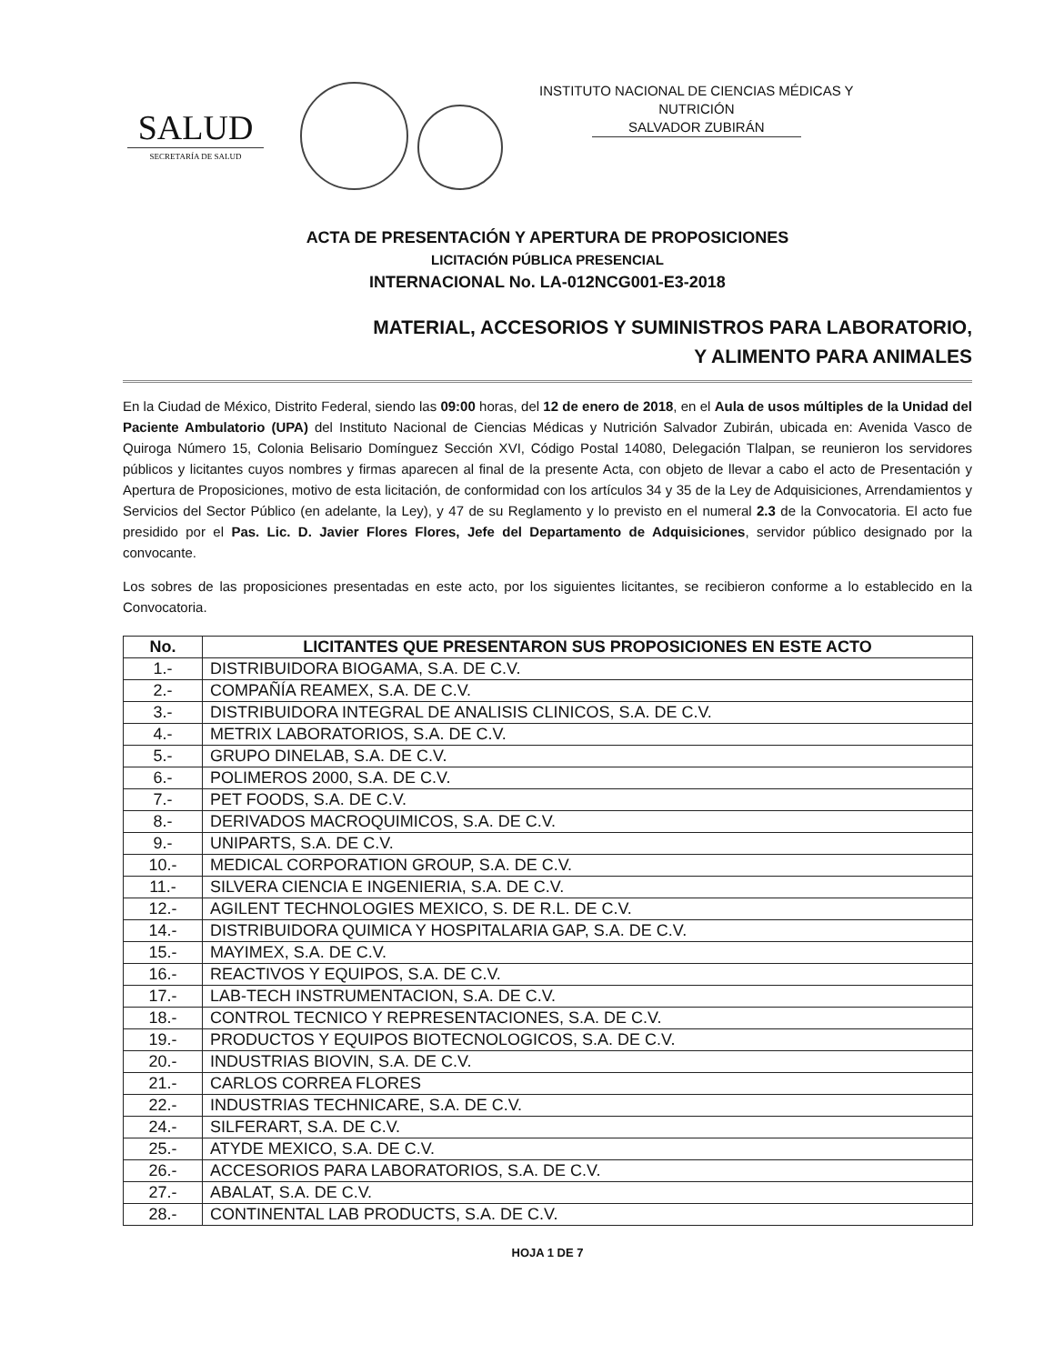SALUD
SECRETARÍA DE SALUD
INSTITUTO NACIONAL DE CIENCIAS MÉDICAS Y
NUTRICIÓN
SALVADOR ZUBIRÁN
ACTA DE PRESENTACIÓN Y APERTURA DE PROPOSICIONES
LICITACIÓN PÚBLICA PRESENCIAL
INTERNACIONAL No. LA-012NCG001-E3-2018
MATERIAL, ACCESORIOS Y SUMINISTROS PARA LABORATORIO,
Y ALIMENTO PARA ANIMALES
En la Ciudad de México, Distrito Federal, siendo las 09:00 horas, del 12 de enero de 2018, en el Aula de usos múltiples de la Unidad del Paciente Ambulatorio (UPA) del Instituto Nacional de Ciencias Médicas y Nutrición Salvador Zubirán, ubicada en: Avenida Vasco de Quiroga Número 15, Colonia Belisario Domínguez Sección XVI, Código Postal 14080, Delegación Tlalpan, se reunieron los servidores públicos y licitantes cuyos nombres y firmas aparecen al final de la presente Acta, con objeto de llevar a cabo el acto de Presentación y Apertura de Proposiciones, motivo de esta licitación, de conformidad con los artículos 34 y 35 de la Ley de Adquisiciones, Arrendamientos y Servicios del Sector Público (en adelante, la Ley), y 47 de su Reglamento y lo previsto en el numeral 2.3 de la Convocatoria. El acto fue presidido por el Pas. Lic. D. Javier Flores Flores, Jefe del Departamento de Adquisiciones, servidor público designado por la convocante.
Los sobres de las proposiciones presentadas en este acto, por los siguientes licitantes, se recibieron conforme a lo establecido en la Convocatoria.
| No. | LICITANTES QUE PRESENTARON SUS PROPOSICIONES EN ESTE ACTO |
| --- | --- |
| 1.- | DISTRIBUIDORA BIOGAMA, S.A. DE C.V. |
| 2.- | COMPAÑÍA REAMEX, S.A. DE C.V. |
| 3.- | DISTRIBUIDORA INTEGRAL DE ANALISIS CLINICOS, S.A. DE C.V. |
| 4.- | METRIX LABORATORIOS, S.A. DE C.V. |
| 5.- | GRUPO DINELAB, S.A. DE C.V. |
| 6.- | POLIMEROS 2000, S.A. DE C.V. |
| 7.- | PET FOODS, S.A. DE C.V. |
| 8.- | DERIVADOS MACROQUIMICOS, S.A. DE C.V. |
| 9.- | UNIPARTS, S.A. DE C.V. |
| 10.- | MEDICAL CORPORATION GROUP, S.A. DE C.V. |
| 11.- | SILVERA CIENCIA E INGENIERIA, S.A. DE C.V. |
| 12.- | AGILENT TECHNOLOGIES MEXICO, S. DE R.L. DE C.V. |
| 14.- | DISTRIBUIDORA QUIMICA Y HOSPITALARIA GAP, S.A. DE C.V. |
| 15.- | MAYIMEX, S.A. DE C.V. |
| 16.- | REACTIVOS Y EQUIPOS, S.A. DE C.V. |
| 17.- | LAB-TECH INSTRUMENTACION, S.A. DE C.V. |
| 18.- | CONTROL TECNICO Y REPRESENTACIONES, S.A. DE C.V. |
| 19.- | PRODUCTOS Y EQUIPOS BIOTECNOLOGICOS, S.A. DE C.V. |
| 20.- | INDUSTRIAS BIOVIN, S.A. DE C.V. |
| 21.- | CARLOS CORREA FLORES |
| 22.- | INDUSTRIAS TECHNICARE, S.A. DE C.V. |
| 24.- | SILFERART, S.A. DE C.V. |
| 25.- | ATYDE MEXICO, S.A. DE C.V. |
| 26.- | ACCESORIOS PARA LABORATORIOS, S.A. DE C.V. |
| 27.- | ABALAT, S.A. DE C.V. |
| 28.- | CONTINENTAL LAB PRODUCTS, S.A. DE C.V. |
HOJA 1 DE 7